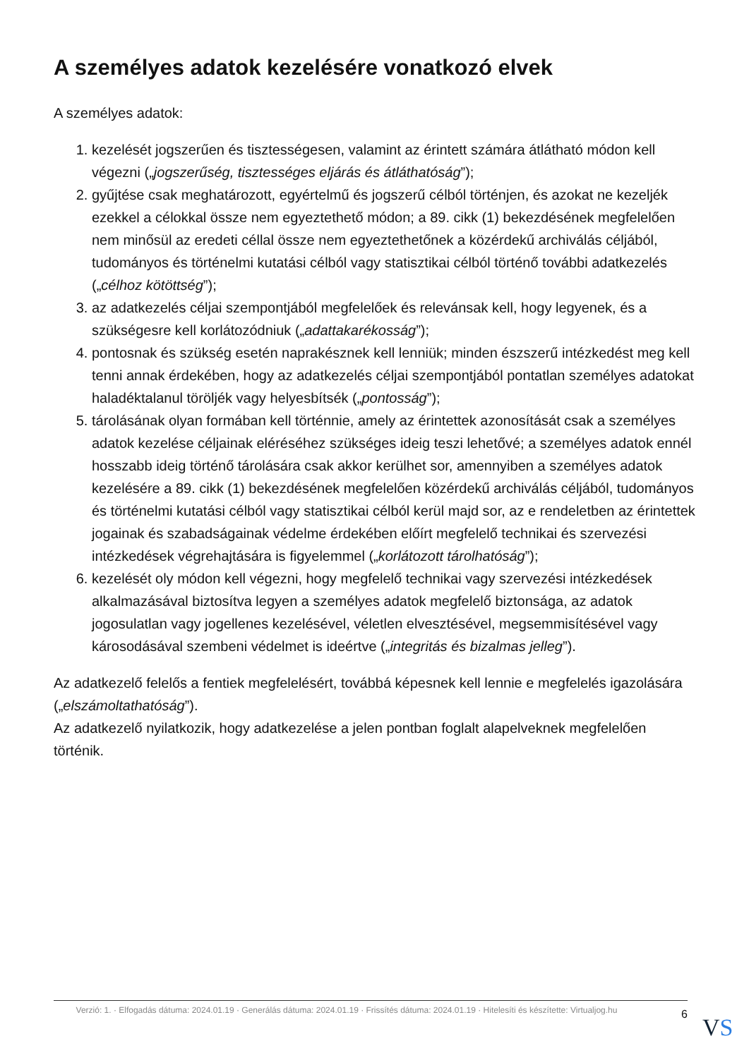A személyes adatok kezelésére vonatkozó elvek
A személyes adatok:
1. kezelését jogszerűen és tisztességesen, valamint az érintett számára átlátható módon kell végezni („jogszerűség, tisztességes eljárás és átláthatóság”);
2. gyűjtése csak meghatározott, egyértelmű és jogszerű célból történjen, és azokat ne kezeljék ezekkel a célokkal össze nem egyeztethető módon; a 89. cikk (1) bekezdésének megfelelően nem minősül az eredeti céllal össze nem egyeztethetőnek a közérdekű archiválás céljából, tudományos és történelmi kutatási célból vagy statisztikai célból történő további adatkezelés („célhoz kötöttség”);
3. az adatkezelés céljai szempontjából megfelelőek és relevánsak kell, hogy legyenek, és a szükségesre kell korlátozódniuk („adattakarékosság”);
4. pontosnak és szükség esetén naprakésznek kell lenniük; minden észszerű intézkedést meg kell tenni annak érdekében, hogy az adatkezelés céljai szempontjából pontatlan személyes adatokat haladéktalanul töröljék vagy helyesbítsék („pontosság”);
5. tárolásának olyan formában kell történnie, amely az érintettek azonosítását csak a személyes adatok kezelése céljainak eléréséhez szükséges ideig teszi lehetővé; a személyes adatok ennél hosszabb ideig történő tárolására csak akkor kerülhet sor, amennyiben a személyes adatok kezelésére a 89. cikk (1) bekezdésének megfelelően közérdekű archiválás céljából, tudományos és történelmi kutatási célból vagy statisztikai célból kerül majd sor, az e rendeletben az érintettek jogainak és szabadságainak védelme érdekében előírt megfelelő technikai és szervezési intézkedések végrehajtására is figyelemmel („korlátozott tárolhatóság”);
6. kezelését oly módon kell végezni, hogy megfelelő technikai vagy szervezési intézkedések alkalmazásával biztosítva legyen a személyes adatok megfelelő biztonsága, az adatok jogosulatlan vagy jogellenes kezelésével, véletlen elvesztésével, megsemmisítésével vagy károsodásával szembeni védelmet is ideértve („integritás és bizalmas jelleg”).
Az adatkezelő felelős a fentiek megfelelésért, továbbá képesnek kell lennie e megfelelés igazolására („elszámoltathatóság”).
Az adatkezelő nyilatkozik, hogy adatkezelése a jelen pontban foglalt alapelveknek megfelelően történik.
Verzió: 1. · Elfogadás dátuma: 2024.01.19 · Generálás dátuma: 2024.01.19 · Frissítés dátuma: 2024.01.19 · Hitelesíti és készítette: Virtualjog.hu
6
VS